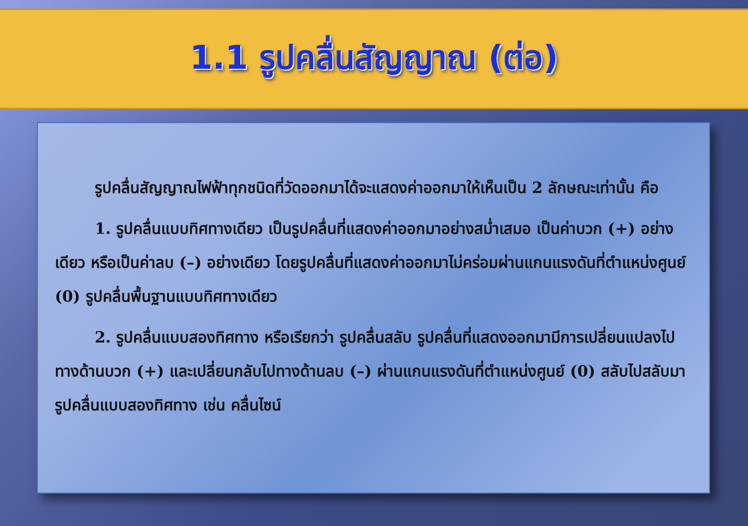1.1 รูปคลื่นสัญญาณ (ต่อ)
รูปคลื่นสัญญาณไฟฟ้าทุกชนิดที่วัดออกมาได้จะแสดงค่าออกมาให้เห็นเป็น 2 ลักษณะเท่านั้น คือ
1. รูปคลื่นแบบทิศทางเดียว เป็นรูปคลื่นที่แสดงค่าออกมาอย่างสม่ำเสมอ เป็นค่าบวก (+) อย่างเดียว หรือเป็นค่าลบ (–) อย่างเดียว โดยรูปคลื่นที่แสดงค่าออกมาไม่คร่อมผ่านแกนแรงดันที่ตำแหน่งศูนย์ (0) รูปคลื่นพื้นฐานแบบทิศทางเดียว
2. รูปคลื่นแบบสองทิศทาง หรือเรียกว่า รูปคลื่นสลับ รูปคลื่นที่แสดงออกมามีการเปลี่ยนแปลงไปทางด้านบวก (+) และเปลี่ยนกลับไปทางด้านลบ (–) ผ่านแกนแรงดันที่ตำแหน่งศูนย์ (0) สลับไปสลับมา รูปคลื่นแบบสองทิศทาง เช่น คลื่นไซน์